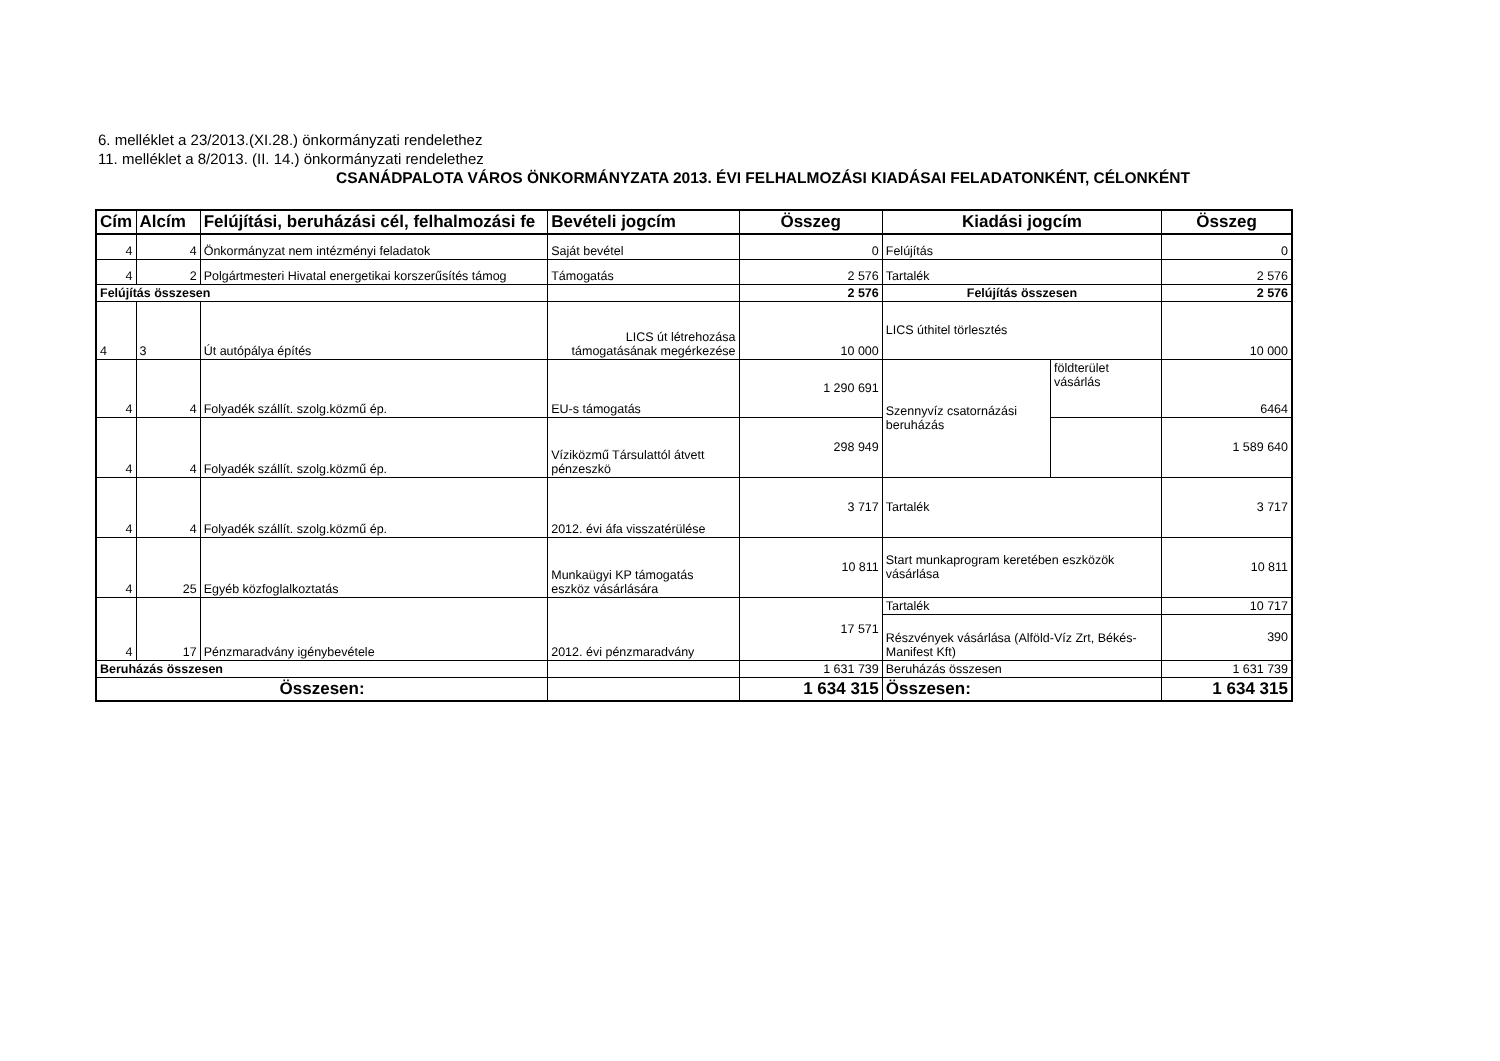6. melléklet a 23/2013.(XI.28.) önkormányzati rendelethez
11. melléklet a 8/2013. (II. 14.) önkormányzati rendelethez
CSANÁDPALOTA VÁROS ÖNKORMÁNYZATA 2013. ÉVI FELHALMOZÁSI KIADÁSAI FELADATONKÉNT, CÉLONKÉNT
| Cím | Alcím | Felújítási, beruházási cél, felhalmozási fe | Bevételi jogcím | Összeg | Kiadási jogcím | | Összeg |
| --- | --- | --- | --- | --- | --- | --- | --- |
| 4 | 4 | Önkormányzat nem intézményi feladatok | Saját bevétel | 0 | Felújítás | | 0 |
| 4 | 2 | Polgártmesteri Hivatal energetikai korszerűsítés támog | Támogatás | 2 576 | Tartalék | | 2 576 |
| Felújítás összesen | | | | 2 576 | Felújítás összesen | | 2 576 |
| 4 | 3 | Út autópálya építés | LICS út létrehozása támogatásának megérkezése | 10 000 | LICS úthitel törlesztés | | 10 000 |
| 4 | 4 | Folyadék szállít. szolg.közmű ép. | EU-s támogatás | 1 290 691 | Szennyvíz csatornázási beruházás | földterület vásárlás | 6464 |
| 4 | 4 | Folyadék szállít. szolg.közmű ép. | Víziközmű Társulattól átvett pénzeszkö | 298 949 | | | 1 589 640 |
| 4 | 4 | Folyadék szállít. szolg.közmű ép. | 2012. évi áfa visszatérülése | 3 717 | Tartalék | | 3 717 |
| 4 | 25 | Egyéb közfoglalkoztatás | Munkaügyi KP támogatás eszköz vásárlására | 10 811 | Start munkaprogram keretében eszközök vásárlása | | 10 811 |
| 4 | 17 | Pénzmaradvány igénybevétele | 2012. évi pénzmaradvány | 17 571 | Tartalék | | 10 717 |
| | | | | | Részvények vásárlása (Alföld-Víz Zrt, Békés-Manifest Kft) | | 390 |
| Beruházás összesen | | | | 1 631 739 | Beruházás összesen | | 1 631 739 |
| Összesen: | | | | 1 634 315 | Összesen: | | 1 634 315 |